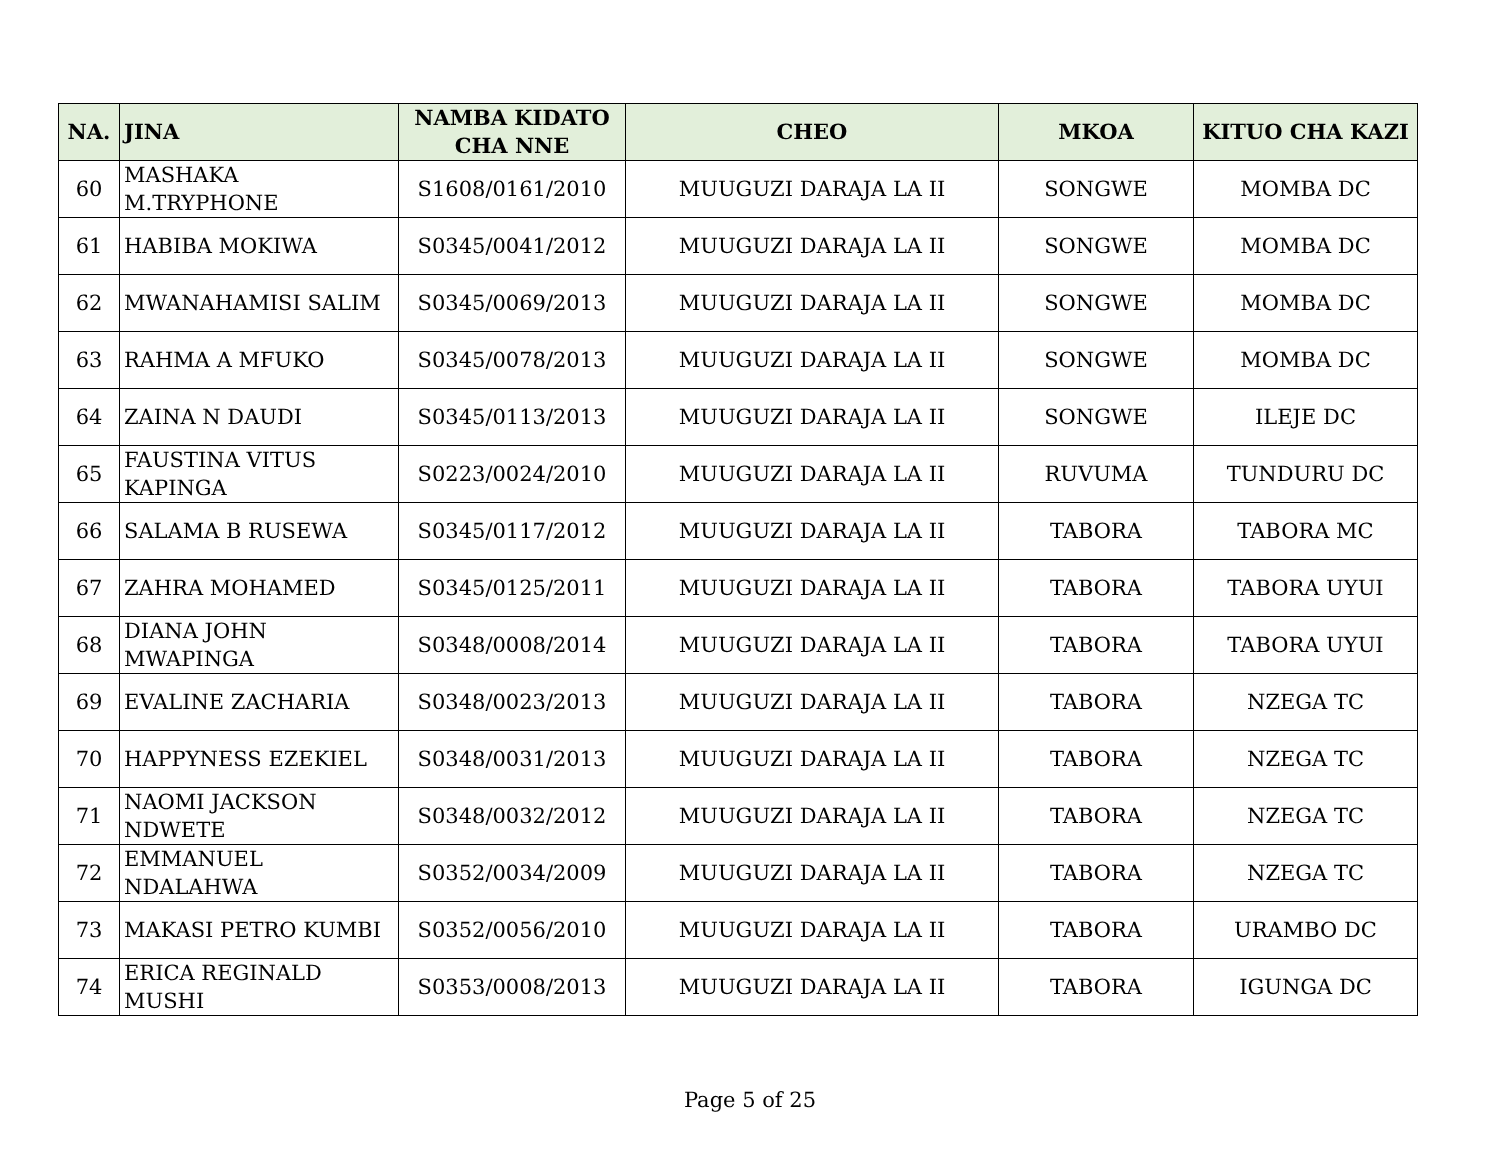| NA. | JINA | NAMBA KIDATO CHA NNE | CHEO | MKOA | KITUO CHA KAZI |
| --- | --- | --- | --- | --- | --- |
| 60 | MASHAKA M.TRYPHONE | S1608/0161/2010 | MUUGUZI DARAJA LA II | SONGWE | MOMBA DC |
| 61 | HABIBA MOKIWA | S0345/0041/2012 | MUUGUZI DARAJA LA II | SONGWE | MOMBA DC |
| 62 | MWANAHAMISI SALIM | S0345/0069/2013 | MUUGUZI DARAJA LA II | SONGWE | MOMBA DC |
| 63 | RAHMA A MFUKO | S0345/0078/2013 | MUUGUZI DARAJA LA II | SONGWE | MOMBA DC |
| 64 | ZAINA N DAUDI | S0345/0113/2013 | MUUGUZI DARAJA LA II | SONGWE | ILEJE DC |
| 65 | FAUSTINA VITUS KAPINGA | S0223/0024/2010 | MUUGUZI DARAJA LA II | RUVUMA | TUNDURU DC |
| 66 | SALAMA B RUSEWA | S0345/0117/2012 | MUUGUZI DARAJA LA II | TABORA | TABORA MC |
| 67 | ZAHRA MOHAMED | S0345/0125/2011 | MUUGUZI DARAJA LA II | TABORA | TABORA UYUI |
| 68 | DIANA JOHN MWAPINGA | S0348/0008/2014 | MUUGUZI DARAJA LA II | TABORA | TABORA UYUI |
| 69 | EVALINE ZACHARIA | S0348/0023/2013 | MUUGUZI DARAJA LA II | TABORA | NZEGA TC |
| 70 | HAPPYNESS EZEKIEL | S0348/0031/2013 | MUUGUZI DARAJA LA II | TABORA | NZEGA TC |
| 71 | NAOMI JACKSON NDWETE | S0348/0032/2012 | MUUGUZI DARAJA LA II | TABORA | NZEGA TC |
| 72 | EMMANUEL NDALAHWA | S0352/0034/2009 | MUUGUZI DARAJA LA II | TABORA | NZEGA TC |
| 73 | MAKASI PETRO KUMBI | S0352/0056/2010 | MUUGUZI DARAJA LA II | TABORA | URAMBO DC |
| 74 | ERICA REGINALD MUSHI | S0353/0008/2013 | MUUGUZI DARAJA LA II | TABORA | IGUNGA DC |
Page 5 of 25